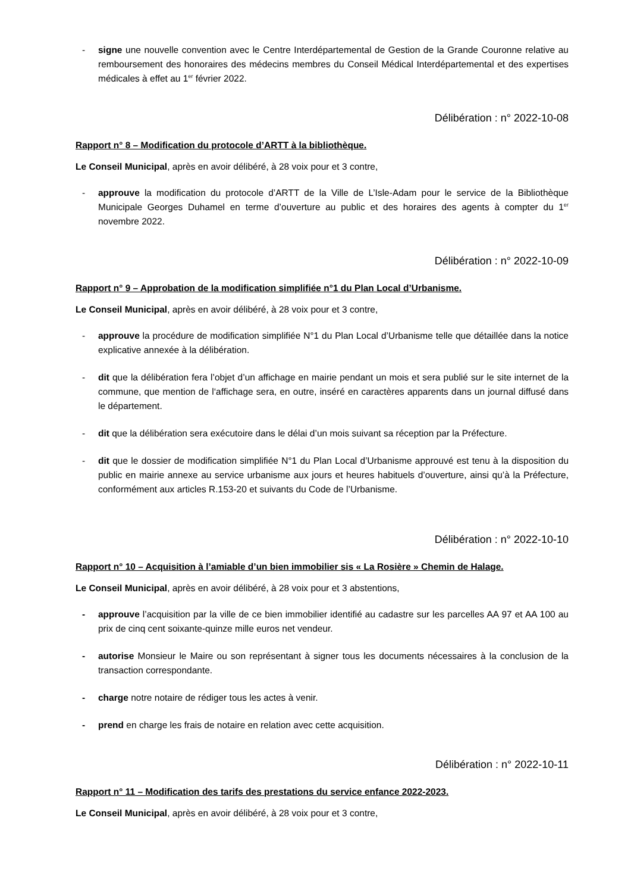- signe une nouvelle convention avec le Centre Interdépartemental de Gestion de la Grande Couronne relative au remboursement des honoraires des médecins membres du Conseil Médical Interdépartemental et des expertises médicales à effet au 1<sup>er</sup> février 2022.
Délibération : n° 2022-10-08
Rapport n° 8 – Modification du protocole d’ARTT à la bibliothèque.
Le Conseil Municipal, après en avoir délibéré, à 28 voix pour et 3 contre,
- approuve la modification du protocole d’ARTT de la Ville de L’Isle-Adam pour le service de la Bibliothèque Municipale Georges Duhamel en terme d’ouverture au public et des horaires des agents à compter du 1<sup>er</sup> novembre 2022.
Délibération : n° 2022-10-09
Rapport n° 9 – Approbation de la modification simplifiée n°1 du Plan Local d’Urbanisme.
Le Conseil Municipal, après en avoir délibéré, à 28 voix pour et 3 contre,
- approuve la procédure de modification simplifiée N°1 du Plan Local d’Urbanisme telle que détaillée dans la notice explicative annexée à la délibération.
- dit que la délibération fera l’objet d’un affichage en mairie pendant un mois et sera publié sur le site internet de la commune, que mention de l‘affichage sera, en outre, inséré en caractères apparents dans un journal diffusé dans le département.
- dit que la délibération sera exécutoire dans le délai d’un mois suivant sa réception par la Préfecture.
- dit que le dossier de modification simplifiée N°1 du Plan Local d’Urbanisme approuvé est tenu à la disposition du public en mairie annexe au service urbanisme aux jours et heures habituels d’ouverture, ainsi qu’à la Préfecture, conformément aux articles R.153-20 et suivants du Code de l’Urbanisme.
Délibération : n° 2022-10-10
Rapport n° 10 – Acquisition à l’amiable d’un bien immobilier sis « La Rosière » Chemin de Halage.
Le Conseil Municipal, après en avoir délibéré, à 28 voix pour et 3 abstentions,
- approuve l’acquisition par la ville de ce bien immobilier identifié au cadastre sur les parcelles AA 97 et AA 100 au prix de cinq cent soixante-quinze mille euros net vendeur.
- autorise Monsieur le Maire ou son représentant à signer tous les documents nécessaires à la conclusion de la transaction correspondante.
- charge notre notaire de rédiger tous les actes à venir.
- prend en charge les frais de notaire en relation avec cette acquisition.
Délibération : n° 2022-10-11
Rapport n° 11 – Modification des tarifs des prestations du service enfance 2022-2023.
Le Conseil Municipal, après en avoir délibéré, à 28 voix pour et 3 contre,